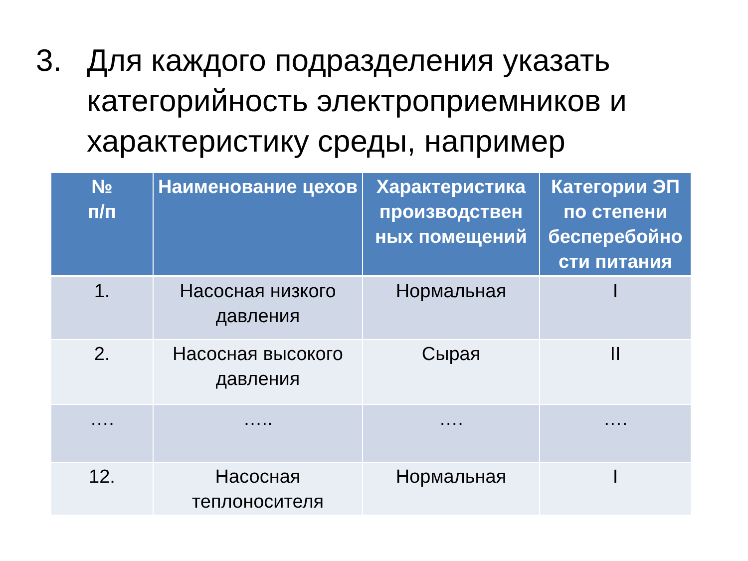3. Для каждого подразделения указать категорийность электроприемников и характеристику среды, например
| № п/п | Наименование цехов | Характеристика производствен ных помещений | Категории ЭП по степени бесперебойно сти питания |
| --- | --- | --- | --- |
| 1. | Насосная низкого давления | Нормальная | I |
| 2. | Насосная высокого давления | Сырая | II |
| …. | ….. | …. | …. |
| 12. | Насосная теплоносителя | Нормальная | I |